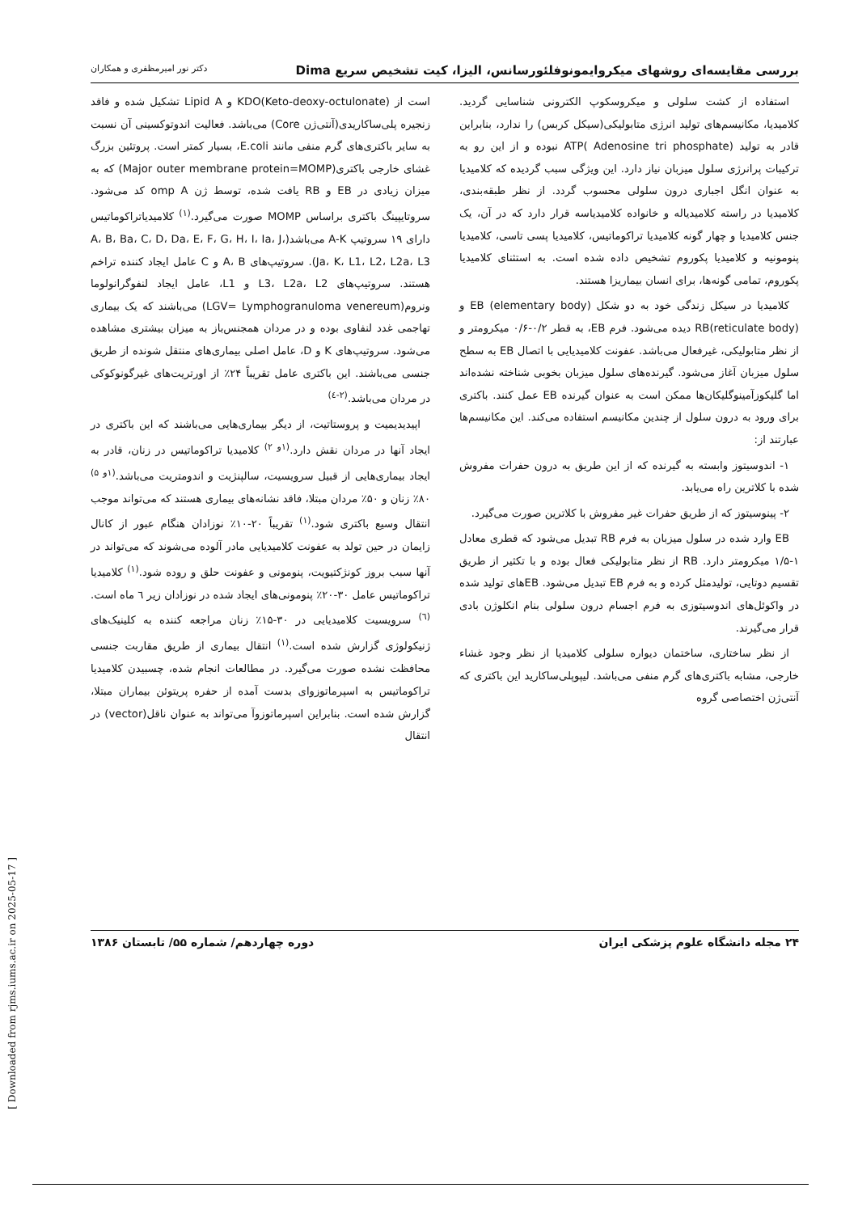بررسی مقایسه‌ای روشهای میکروایمونوفلئورسانس، الیزا، کیت تشخیص سریع Dima دکتر نور امیرمظفری و همکاران
استفاده از کشت سلولی و میکروسکوپ الکترونی شناسایی گردید. کلامیدیا، مکانیسم‌های تولید انرژی متابولیکی(سیکل کربس) را ندارد، بنابراین قادر به تولید ATP( Adenosine tri phosphate) نبوده و از این رو به ترکیبات پرانرژی سلول میزبان نیاز دارد. این ویژگی سبب گردیده که کلامیدیا به عنوان انگل اجباری درون سلولی محسوب گردد. از نظر طبقه‌بندی، کلامیدیا در راسته کلامیدیاله و خانواده کلامیدیاسه قرار دارد که در آن، یک جنس کلامیدیا و چهار گونه کلامیدیا تراکوماتیس، کلامیدیا پسی تاسی، کلامیدیا پنومونیه و کلامیدیا پکوروم تشخیص داده شده است. به استثنای کلامیدیا پکوروم، تمامی گونه‌ها، برای انسان بیماریزا هستند.
کلامیدیا در سیکل زندگی خود به دو شکل EB (elementary body) و RB(reticulate body) دیده می‌شود. فرم EB، به قطر ۰/۲-۰/۶ میکرومتر و از نظر متابولیکی، غیرفعال می‌باشد. عفونت کلامیدیایی با اتصال EB به سطح سلول میزبان آغاز می‌شود. گیرنده‌های سلول میزبان بخوبی شناخته نشده‌اند اما گلیکوزآمینوگلیکان‌ها ممکن است به عنوان گیرنده EB عمل کنند. باکتری برای ورود به درون سلول از چندین مکانیسم استفاده می‌کند. این مکانیسم‌ها عبارتند از:
۱- اندوسیتوز وابسته به گیرنده که از این طریق به درون حفرات مفروش شده با کلاترین راه می‌یابد.
۲- پینوسیتوز که از طریق حفرات غیر مفروش با کلاترین صورت می‌گیرد.
EB وارد شده در سلول میزبان به فرم RB تبدیل می‌شود که قطری معادل ۱-۱/۵ میکرومتر دارد. RB از نظر متابولیکی فعال بوده و با تکثیر از طریق تقسیم دوتایی، تولیدمثل کرده و به فرم EB تبدیل می‌شود. EBهای تولید شده در واکوئل‌های اندوسیتوزی به فرم اجسام درون سلولی بنام انکلوژن بادی قرار می‌گیرند.
از نظر ساختاری، ساختمان دیواره سلولی کلامیدیا از نظر وجود غشاء خارجی، مشابه باکتری‌های گرم منفی می‌باشد. لیپوپلی‌ساکارید این باکتری که آنتی‌ژن اختصاصی گروه
است از KDO(Keto-deoxy-octulonate) و Lipid A تشکیل شده و فاقد زنجیره پلی‌ساکاریدی(آنتی‌ژن Core) می‌باشد. فعالیت اندوتوکسینی آن نسبت به سایر باکتری‌های گرم منفی مانند E.coli، بسیار کمتر است. پروتئین بزرگ غشای خارجی باکتری(Major outer membrane protein=MOMP) که به میزان زیادی در EB و RB یافت شده، توسط ژن omp A کد می‌شود. سروتایپینگ باکتری براساس MOMP صورت می‌گیرد.<sup>(۱)</sup> کلامیدیاتراکوماتیس دارای ۱۹ سروتیپ A-K می‌باشد(A، B، Ba، C، D، Da، E، F، G، H، I، Ia، J، Ja، K، L1، L2، L2a، L3). سروتیپ‌های A، B و C عامل ایجاد کننده تراخم هستند. سروتیپ‌های L3، L2a، L2 و L1، عامل ایجاد لنفوگرانولوما ونروم(LGV= Lymphogranuloma venereum) می‌باشند که یک بیماری تهاجمی غدد لنفاوی بوده و در مردان همجنس‌باز به میزان بیشتری مشاهده می‌شود. سروتیپ‌های K و D، عامل اصلی بیماری‌های منتقل شونده از طریق جنسی می‌باشند. این باکتری عامل تقریباً ۲۴٪ از اورتریت‌های غیرگونوکوکی در مردان می‌باشد.<sup>(۲-٤)</sup>
اپیدیدیمیت و پروستاتیت، از دیگر بیماری‌هایی می‌باشند که این باکتری در ایجاد آنها در مردان نقش دارد.<sup>(۱و ۲)</sup> کلامیدیا تراکوماتیس در زنان، قادر به ایجاد بیماری‌هایی از قبیل سرویسیت، سالپنژیت و اندومتریت می‌باشد.<sup>(۱و ۵)</sup> ۸۰٪ زنان و ۵۰٪ مردان مبتلا، فاقد نشانه‌های بیماری هستند که می‌تواند موجب انتقال وسیع باکتری شود.<sup>(۱)</sup> تقریباً ۲۰-۱۰٪ نوزادان هنگام عبور از کانال زایمان در حین تولد به عفونت کلامیدیایی مادر آلوده می‌شوند که می‌تواند در آنها سبب بروز کونژکتیویت، پنومونی و عفونت حلق و روده شود.<sup>(۱)</sup> کلامیدیا تراکوماتیس عامل ۳۰-۲۰٪ پنومونی‌های ایجاد شده در نوزادان زیر ٦ ماه است.<sup>(٦)</sup> سرویسیت کلامیدیایی در ۳۰-۱۵٪ زنان مراجعه کننده به کلینیک‌های ژنیکولوژی گزارش شده است.<sup>(۱)</sup> انتقال بیماری از طریق مقاربت جنسی محافظت نشده صورت می‌گیرد. در مطالعات انجام شده، چسبیدن کلامیدیا تراکوماتیس به اسپرماتوزوای بدست آمده از حفره پریتوئن بیماران مبتلا، گزارش شده است. بنابراین اسپرماتوزوآ می‌تواند به عنوان ناقل(vector) در انتقال
۲۴ مجله دانشگاه علوم پزشکی ایران دوره چهاردهم/ شماره ۵۵/ تابستان ۱۳۸۶
[ Downloaded from rjms.iums.ac.ir on 2025-05-17 ]